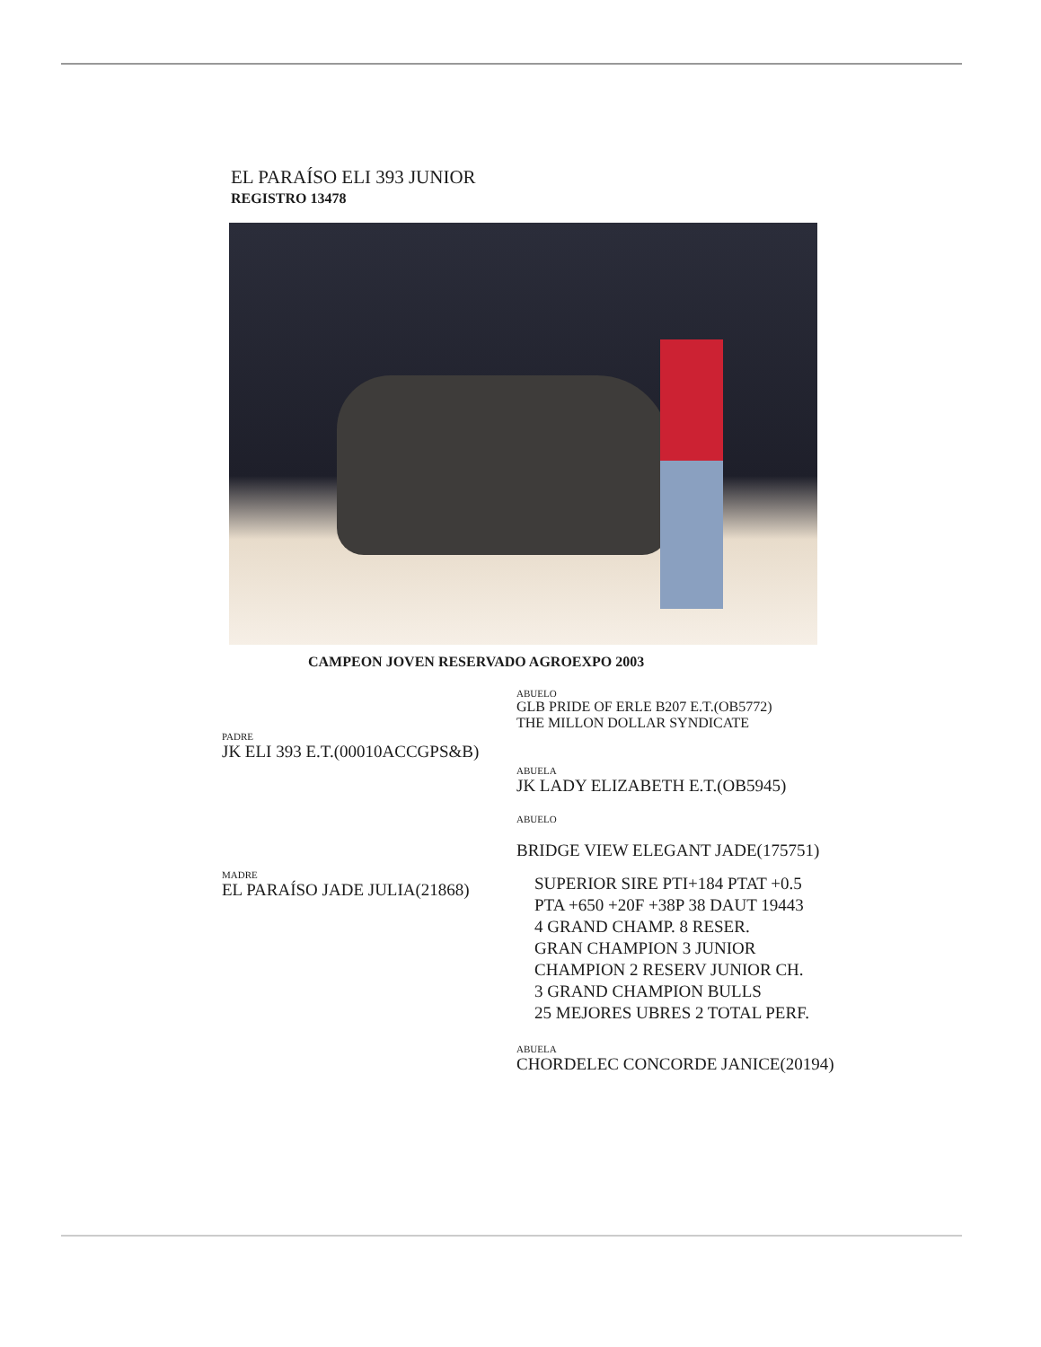EL PARAÍSO ELI 393 JUNIOR
REGISTRO 13478
CAMPEON JOVEN RESERVADO AGROEXPO 2003
PADRE
JK ELI 393 E.T.(00010ACCGPS&B)
MADRE
EL PARAÍSO JADE JULIA(21868)
ABUELO
GLB PRIDE OF ERLE B207 E.T.(OB5772)
THE MILLON DOLLAR SYNDICATE
ABUELA
JK LADY ELIZABETH E.T.(OB5945)
ABUELO
BRIDGE VIEW ELEGANT JADE(175751)
SUPERIOR SIRE PTI+184 PTAT +0.5
PTA +650 +20F +38P 38 DAUT 19443
4 GRAND CHAMP. 8 RESER.
GRAN CHAMPION 3 JUNIOR
CHAMPION 2 RESERV JUNIOR CH.
3 GRAND CHAMPION BULLS
25 MEJORES UBRES 2 TOTAL PERF.
ABUELA
CHORDELEC CONCORDE JANICE(20194)